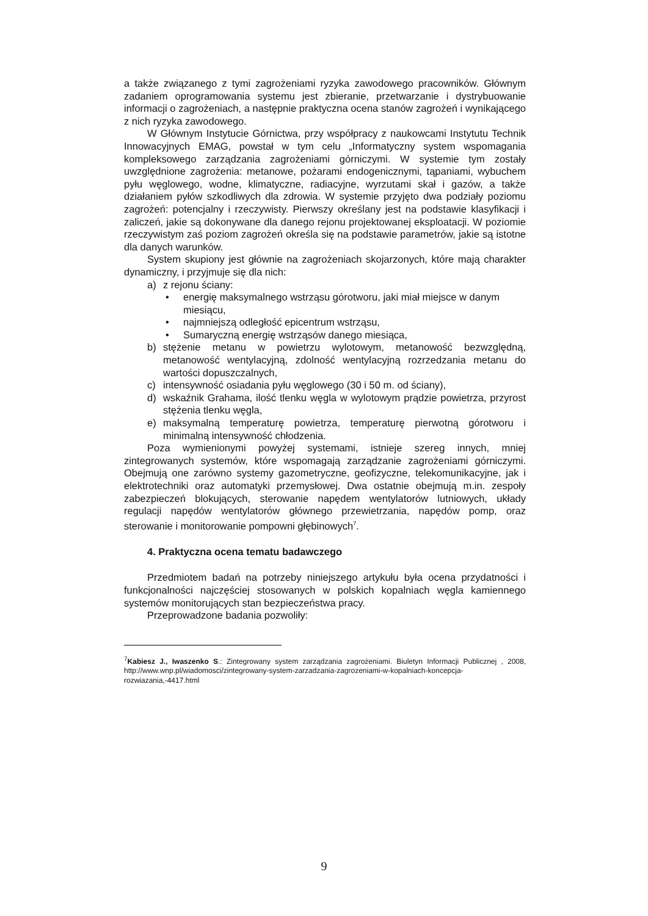a także związanego z tymi zagrożeniami ryzyka zawodowego pracowników. Głównym zadaniem oprogramowania systemu jest zbieranie, przetwarzanie i dystrybuowanie informacji o zagrożeniach, a następnie praktyczna ocena stanów zagrożeń i wynikającego z nich ryzyka zawodowego.
W Głównym Instytucie Górnictwa, przy współpracy z naukowcami Instytutu Technik Innowacyjnych EMAG, powstał w tym celu „Informatyczny system wspomagania kompleksowego zarządzania zagrożeniami górniczymi. W systemie tym zostały uwzględnione zagrożenia: metanowe, pożarami endogenicznymi, tąpaniami, wybuchem pyłu węglowego, wodne, klimatyczne, radiacyjne, wyrzutami skał i gazów, a także działaniem pyłów szkodliwych dla zdrowia. W systemie przyjęto dwa podziały poziomu zagrożeń: potencjalny i rzeczywisty. Pierwszy określany jest na podstawie klasyfikacji i zaliczeń, jakie są dokonywane dla danego rejonu projektowanej eksploatacji. W poziomie rzeczywistym zaś poziom zagrożeń określa się na podstawie parametrów, jakie są istotne dla danych warunków.
System skupiony jest głównie na zagrożeniach skojarzonych, które mają charakter dynamiczny, i przyjmuje się dla nich:
a) z rejonu ściany:
• energię maksymalnego wstrząsu górotworu, jaki miał miejsce w danym miesiącu,
• najmniejszą odległość epicentrum wstrząsu,
• Sumaryczną energię wstrząsów danego miesiąca,
b) stężenie metanu w powietrzu wylotowym, metanowość bezwzględną, metanowość wentylacyjną, zdolność wentylacyjną rozrzedzania metanu do wartości dopuszczalnych,
c) intensywność osiadania pyłu węglowego (30 i 50 m. od ściany),
d) wskaźnik Grahama, ilość tlenku węgla w wylotowym prądzie powietrza, przyrost stężenia tlenku węgla,
e) maksymalną temperaturę powietrza, temperaturę pierwotną górotworu i minimalną intensywność chłodzenia.
Poza wymienionymi powyżej systemami, istnieje szereg innych, mniej zintegrowanych systemów, które wspomagają zarządzanie zagrożeniami górniczymi. Obejmują one zarówno systemy gazometryczne, geofizyczne, telekomunikacyjne, jak i elektrotechniki oraz automatyki przemysłowej. Dwa ostatnie obejmują m.in. zespoły zabezpieczeń blokujących, sterowanie napędem wentylatorów lutniowych, układy regulacji napędów wentylatorów głównego przewietrzania, napędów pomp, oraz sterowanie i monitorowanie pompowni głębinowych<sup>7</sup>.
4. Praktyczna ocena tematu badawczego
Przedmiotem badań na potrzeby niniejszego artykułu była ocena przydatności i funkcjonalności najczęściej stosowanych w polskich kopalniach węgla kamiennego systemów monitorujących stan bezpieczeństwa pracy.
Przeprowadzone badania pozwoliły:
<sup>7</sup> Kabiesz J., Iwaszenko S.: Zintegrowany system zarządzania zagrożeniami. Biuletyn Informacji Publicznej , 2008, http://www.wnp.pl/wiadomosci/zintegrowany-system-zarzadzania-zagrozeniami-w-kopalniach-koncepcja-rozwiazania,-4417.html
9